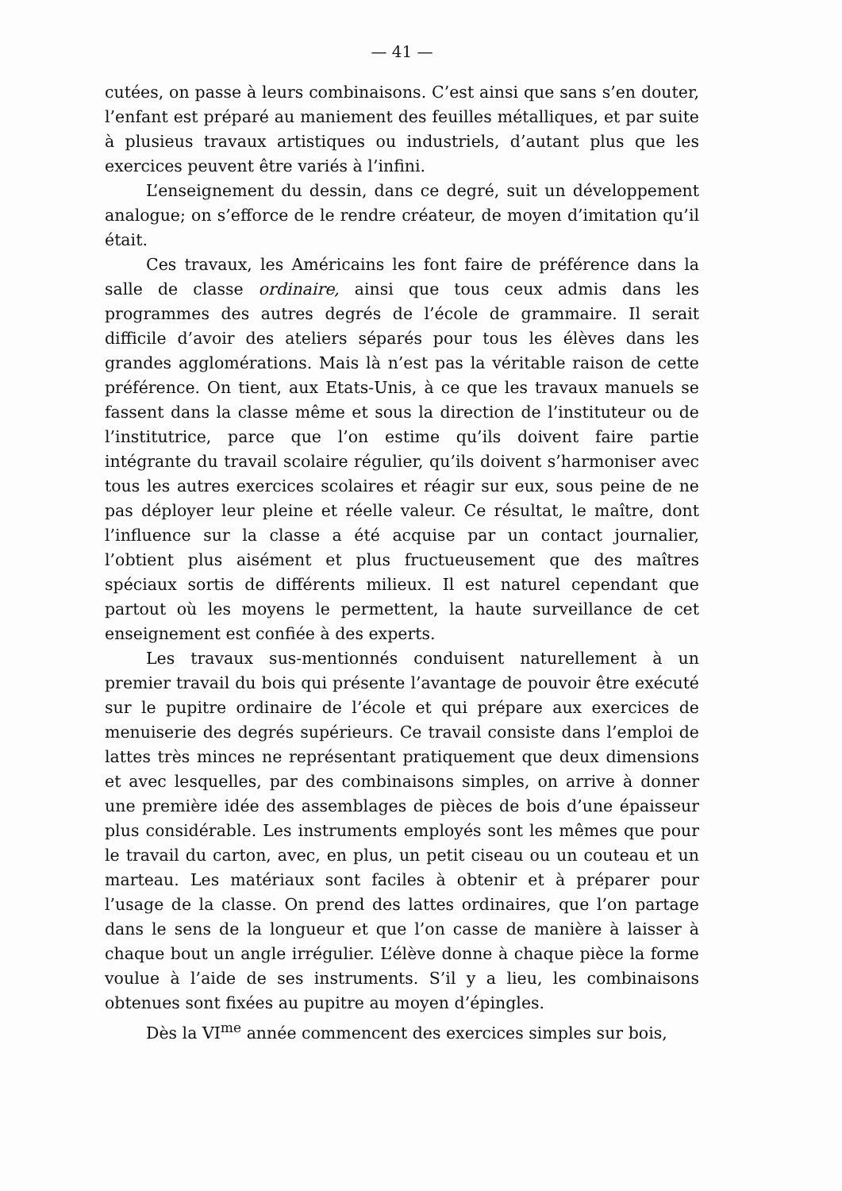— 41 —
cutées, on passe à leurs combinaisons. C’est ainsi que sans s’en douter, l’enfant est préparé au maniement des feuilles métalliques, et par suite à plusieus travaux artistiques ou industriels, d’autant plus que les exercices peuvent être variés à l’infini.
L’enseignement du dessin, dans ce degré, suit un développement analogue; on s’efforce de le rendre créateur, de moyen d’imitation qu’il était.
Ces travaux, les Américains les font faire de préférence dans la salle de classe ordinaire, ainsi que tous ceux admis dans les programmes des autres degrés de l’école de grammaire. Il serait difficile d’avoir des ateliers séparés pour tous les élèves dans les grandes agglomérations. Mais là n’est pas la véritable raison de cette préférence. On tient, aux Etats-Unis, à ce que les travaux manuels se fassent dans la classe même et sous la direction de l’instituteur ou de l’institutrice, parce que l’on estime qu’ils doivent faire partie intégrante du travail scolaire régulier, qu’ils doivent s’harmoniser avec tous les autres exercices scolaires et réagir sur eux, sous peine de ne pas déployer leur pleine et réelle valeur. Ce résultat, le maître, dont l’influence sur la classe a été acquise par un contact journalier, l’obtient plus aisément et plus fructueusement que des maîtres spéciaux sortis de différents milieux. Il est naturel cependant que partout où les moyens le permettent, la haute surveillance de cet enseignement est confiée à des experts.
Les travaux sus-mentionnés conduisent naturellement à un premier travail du bois qui présente l’avantage de pouvoir être exécuté sur le pupitre ordinaire de l’école et qui prépare aux exercices de menuiserie des degrés supérieurs. Ce travail consiste dans l’emploi de lattes très minces ne représentant pratiquement que deux dimensions et avec lesquelles, par des combinaisons simples, on arrive à donner une première idée des assemblages de pièces de bois d’une épaisseur plus considérable. Les instruments employés sont les mêmes que pour le travail du carton, avec, en plus, un petit ciseau ou un couteau et un marteau. Les matériaux sont faciles à obtenir et à préparer pour l’usage de la classe. On prend des lattes ordinaires, que l’on partage dans le sens de la longueur et que l’on casse de manière à laisser à chaque bout un angle irrégulier. L’élève donne à chaque pièce la forme voulue à l’aide de ses instruments. S’il y a lieu, les combinaisons obtenues sont fixées au pupitre au moyen d’épingles.
Dès la VI<sup>me</sup> année commencent des exercices simples sur bois,